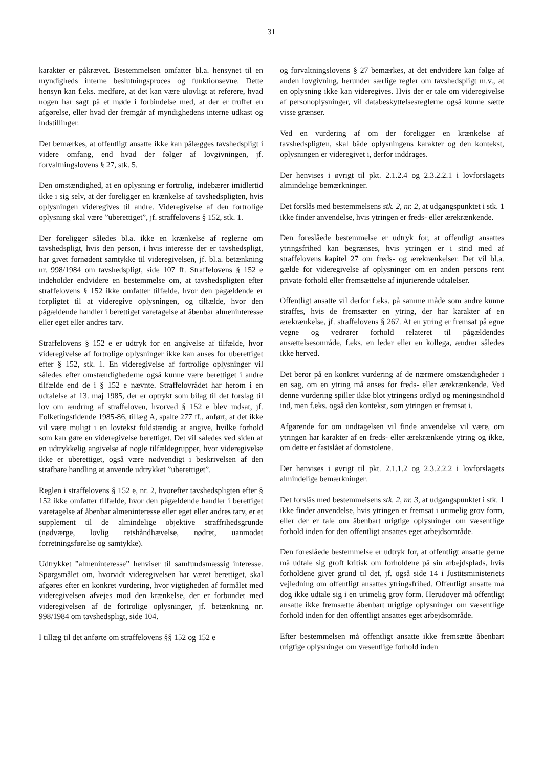31
karakter er påkrævet. Bestemmelsen omfatter bl.a. hensynet til en myndigheds interne beslutningsproces og funktionsevne. Dette hensyn kan f.eks. medføre, at det kan være ulovligt at referere, hvad nogen har sagt på et møde i forbindelse med, at der er truffet en afgørelse, eller hvad der fremgår af myndighedens interne udkast og indstillinger.
Det bemærkes, at offentligt ansatte ikke kan pålægges tavshedspligt i videre omfang, end hvad der følger af lovgivningen, jf. forvaltningslovens § 27, stk. 5.
Den omstændighed, at en oplysning er fortrolig, indebærer imidlertid ikke i sig selv, at der foreligger en krænkelse af tavshedspligten, hvis oplysningen videregives til andre. Videregivelse af den fortrolige oplysning skal være ”uberettiget”, jf. straffelovens § 152, stk. 1.
Der foreligger således bl.a. ikke en krænkelse af reglerne om tavshedspligt, hvis den person, i hvis interesse der er tavshedspligt, har givet fornødent samtykke til videregivelsen, jf. bl.a. betænkning nr. 998/1984 om tavshedspligt, side 107 ff. Straffelovens § 152 e indeholder endvidere en bestemmelse om, at tavshedspligten efter straffelovens § 152 ikke omfatter tilfælde, hvor den pågældende er forpligtet til at videregive oplysningen, og tilfælde, hvor den pågældende handler i berettiget varetagelse af åbenbar almeninteresse eller eget eller andres tarv.
Straffelovens § 152 e er udtryk for en angivelse af tilfælde, hvor videregivelse af fortrolige oplysninger ikke kan anses for uberettiget efter § 152, stk. 1. En videregivelse af fortrolige oplysninger vil således efter omstændighederne også kunne være berettiget i andre tilfælde end de i § 152 e nævnte. Straffelovrådet har herom i en udtalelse af 13. maj 1985, der er optrykt som bilag til det forslag til lov om ændring af straffeloven, hvorved § 152 e blev indsat, jf. Folketingstidende 1985-86, tillæg A, spalte 277 ff., anført, at det ikke vil være muligt i en lovtekst fuldstændig at angive, hvilke forhold som kan gøre en videregivelse berettiget. Det vil således ved siden af en udtrykkelig angivelse af nogle tilfældegrupper, hvor videregivelse ikke er uberettiget, også være nødvendigt i beskrivelsen af den strafbare handling at anvende udtrykket ”uberettiget”.
Reglen i straffelovens § 152 e, nr. 2, hvorefter tavshedspligten efter § 152 ikke omfatter tilfælde, hvor den pågældende handler i berettiget varetagelse af åbenbar almeninteresse eller eget eller andres tarv, er et supplement til de almindelige objektive straffrihedsgrunde (nødværge, lovlig retshåndhævelse, nødret, uanmodet forretningsførelse og samtykke).
Udtrykket ”almeninteresse” henviser til samfundsmæssig interesse. Spørgsmålet om, hvorvidt videregivelsen har været berettiget, skal afgøres efter en konkret vurdering, hvor vigtigheden af formålet med videregivelsen afvejes mod den krænkelse, der er forbundet med videregivelsen af de fortrolige oplysninger, jf. betænkning nr. 998/1984 om tavshedspligt, side 104.
I tillæg til det anførte om straffelovens §§ 152 og 152 e
og forvaltningslovens § 27 bemærkes, at det endvidere kan følge af anden lovgivning, herunder særlige regler om tavshedspligt m.v., at en oplysning ikke kan videregives. Hvis der er tale om videregivelse af personoplysninger, vil databeskyttelsesreglerne også kunne sætte visse grænser.
Ved en vurdering af om der foreligger en krænkelse af tavshedspligten, skal både oplysningens karakter og den kontekst, oplysningen er videregivet i, derfor inddrages.
Der henvises i øvrigt til pkt. 2.1.2.4 og 2.3.2.2.1 i lovforslagets almindelige bemærkninger.
Det forslås med bestemmelsens stk. 2, nr. 2, at udgangspunktet i stk. 1 ikke finder anvendelse, hvis ytringen er freds- eller ærekrænkende.
Den foreslåede bestemmelse er udtryk for, at offentligt ansattes ytringsfrihed kan begrænses, hvis ytringen er i strid med af straffelovens kapitel 27 om freds- og ærekrænkelser. Det vil bl.a. gælde for videregivelse af oplysninger om en anden persons rent private forhold eller fremsættelse af injurierende udtalelser.
Offentligt ansatte vil derfor f.eks. på samme måde som andre kunne straffes, hvis de fremsætter en ytring, der har karakter af en ærekrænkelse, jf. straffelovens § 267. At en ytring er fremsat på egne vegne og vedrører forhold relateret til pågældendes ansættelsesområde, f.eks. en leder eller en kollega, ændrer således ikke herved.
Det beror på en konkret vurdering af de nærmere omstændigheder i en sag, om en ytring må anses for freds- eller ærekrænkende. Ved denne vurdering spiller ikke blot ytringens ordlyd og meningsindhold ind, men f.eks. også den kontekst, som ytringen er fremsat i.
Afgørende for om undtagelsen vil finde anvendelse vil være, om ytringen har karakter af en freds- eller ærekrænkende ytring og ikke, om dette er fastslået af domstolene.
Der henvises i øvrigt til pkt. 2.1.1.2 og 2.3.2.2.2 i lovforslagets almindelige bemærkninger.
Det forslås med bestemmelsens stk. 2, nr. 3, at udgangspunktet i stk. 1 ikke finder anvendelse, hvis ytringen er fremsat i urimelig grov form, eller der er tale om åbenbart urigtige oplysninger om væsentlige forhold inden for den offentligt ansattes eget arbejdsområde.
Den foreslåede bestemmelse er udtryk for, at offentligt ansatte gerne må udtale sig groft kritisk om forholdene på sin arbejdsplads, hvis forholdene giver grund til det, jf. også side 14 i Justitsministeriets vejledning om offentligt ansattes ytringsfrihed. Offentligt ansatte må dog ikke udtale sig i en urimelig grov form. Herudover må offentligt ansatte ikke fremsætte åbenbart urigtige oplysninger om væsentlige forhold inden for den offentligt ansattes eget arbejdsområde.
Efter bestemmelsen må offentligt ansatte ikke fremsætte åbenbart urigtige oplysninger om væsentlige forhold inden